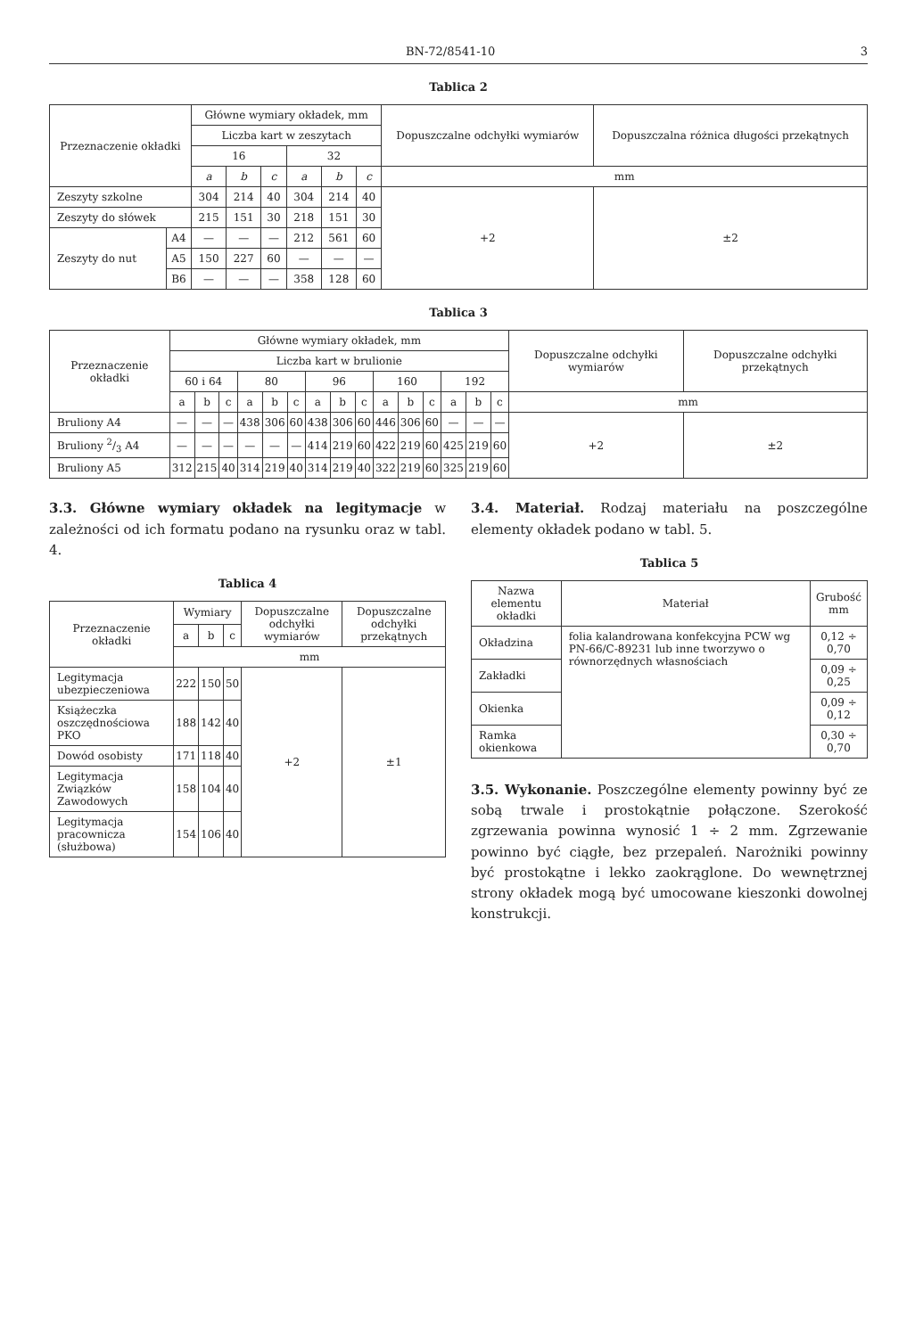BN-72/8541-10 3
Tablica 2
| Przeznaczenie okładki | | Główne wymiary okładek, mm | | | | | | Dopuszczalne odchyłki wymiarów | Dopuszczalna różnica długości przekątnych |
| --- | --- | --- | --- | --- | --- | --- | --- | --- | --- |
| | | Liczba kart w zeszytach | | | | | | | |
| | | 16 | | | 32 | | | | |
| | | a | b | c | a | b | c | mm | |
| Zeszyty szkolne | | 304 | 214 | 40 | 304 | 214 | 40 | +2 | ±2 |
| Zeszyty do słówek | | 215 | 151 | 30 | 218 | 151 | 30 | | |
| Zeszyty do nut | A4 | — | — | — | 212 | 561 | 60 | | |
| | A5 | 150 | 227 | 60 | — | — | — | | |
| | B6 | — | — | — | 358 | 128 | 60 | | |
Tablica 3
| Przeznaczenie okładki | Główne wymiary okładek, mm | | | | | | | | | | | | | | | Dopuszczalne odchyłki wymiarów | Dopuszczalne odchyłki przekątnych |
| --- | --- | --- | --- | --- | --- | --- | --- | --- | --- | --- | --- | --- | --- | --- | --- | --- | --- |
| | Liczba kart w brulionie | | | | | | | | | | | | | | | | |
| | 60 i 64 | | | 80 | | | 96 | | | 160 | | | 192 | | | | |
| | a | b | c | a | b | c | a | b | c | a | b | c | a | b | c | mm | |
| Bruliony A4 | — | — | — | 438 | 306 | 60 | 438 | 306 | 60 | 446 | 306 | 60 | — | — | — | +2 | ±2 |
| Bruliony 2/3 A4 | — | — | — | — | — | — | 414 | 219 | 60 | 422 | 219 | 60 | 425 | 219 | 60 | | |
| Bruliony A5 | 312 | 215 | 40 | 314 | 219 | 40 | 314 | 219 | 40 | 322 | 219 | 60 | 325 | 219 | 60 | | |
3.3. Główne wymiary okładek na legitymacje w zależności od ich formatu podano na rysunku oraz w tabl. 4.
Tablica 4
| Przeznaczenie okładki | Wymiary | | | Dopuszczalne odchyłki wymiarów | Dopuszczalne odchyłki przekątnych |
| --- | --- | --- | --- | --- | --- |
| | a | b | c | | |
| | mm | | | | |
| Legitymacja ubezpieczeniowa | 222 | 150 | 50 | +2 | ±1 |
| Książeczka oszczędnościowa PKO | 188 | 142 | 40 | | |
| Dowód osobisty | 171 | 118 | 40 | | |
| Legitymacja Związków Zawodowych | 158 | 104 | 40 | | |
| Legitymacja pracownicza (służbowa) | 154 | 106 | 40 | | |
3.4. Materiał. Rodzaj materiału na poszczególne elementy okładek podano w tabl. 5.
Tablica 5
| Nazwa elementu okładki | Materiał | Grubość mm |
| --- | --- | --- |
| Okładzina | folia kalandrowana konfekcyjna PCW wg PN-66/C-89231 lub inne tworzywo o równorzędnych własnościach | 0,12 ÷ 0,70 |
| Zakładki | | 0,09 ÷ 0,25 |
| Okienka | | 0,09 ÷ 0,12 |
| Ramka okienkowa | | 0,30 ÷ 0,70 |
3.5. Wykonanie. Poszczególne elementy powinny być ze sobą trwale i prostokątnie połączone. Szerokość zgrzewania powinna wynosić 1 ÷ 2 mm. Zgrzewanie powinno być ciągłe, bez przepaleń. Narożniki powinny być prostokątne i lekko zaokrąglone. Do wewnętrznej strony okładek mogą być umocowane kieszonki dowolnej konstrukcji.